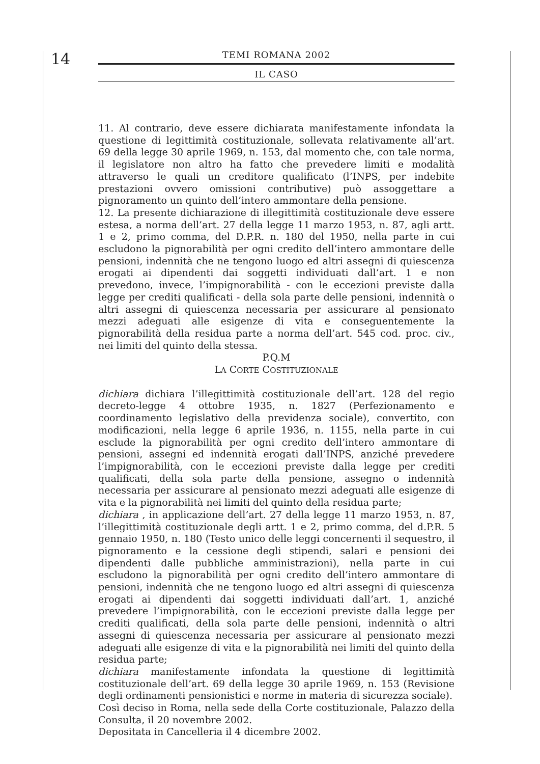14
TEMI ROMANA 2002
IL CASO
11. Al contrario, deve essere dichiarata manifestamente infondata la questione di legittimità costituzionale, sollevata relativamente all’art. 69 della legge 30 aprile 1969, n. 153, dal momento che, con tale norma, il legislatore non altro ha fatto che prevedere limiti e modalità attraverso le quali un creditore qualificato (l’INPS, per indebite prestazioni ovvero omissioni contributive) può assoggettare a pignoramento un quinto dell’intero ammontare della pensione.
12. La presente dichiarazione di illegittimità costituzionale deve essere estesa, a norma dell’art. 27 della legge 11 marzo 1953, n. 87, agli artt. 1 e 2, primo comma, del D.P.R. n. 180 del 1950, nella parte in cui escludono la pignorabilità per ogni credito dell’intero ammontare delle pensioni, indennità che ne tengono luogo ed altri assegni di quiescenza erogati ai dipendenti dai soggetti individuati dall’art. 1 e non prevedono, invece, l’impignorabilità - con le eccezioni previste dalla legge per crediti qualificati - della sola parte delle pensioni, indennità o altri assegni di quiescenza necessaria per assicurare al pensionato mezzi adeguati alle esigenze di vita e conseguentemente la pignorabilità della residua parte a norma dell’art. 545 cod. proc. civ., nei limiti del quinto della stessa.
P.Q.M
LA CORTE COSTITUZIONALE
dichiara dichiara l’illegittimità costituzionale dell’art. 128 del regio decreto-legge 4 ottobre 1935, n. 1827 (Perfezionamento e coordinamento legislativo della previdenza sociale), convertito, con modificazioni, nella legge 6 aprile 1936, n. 1155, nella parte in cui esclude la pignorabilità per ogni credito dell’intero ammontare di pensioni, assegni ed indennità erogati dall’INPS, anziché prevedere l’impignorabilità, con le eccezioni previste dalla legge per crediti qualificati, della sola parte della pensione, assegno o indennità necessaria per assicurare al pensionato mezzi adeguati alle esigenze di vita e la pignorabilità nei limiti del quinto della residua parte;
dichiara , in applicazione dell’art. 27 della legge 11 marzo 1953, n. 87, l’illegittimità costituzionale degli artt. 1 e 2, primo comma, del d.P.R. 5 gennaio 1950, n. 180 (Testo unico delle leggi concernenti il sequestro, il pignoramento e la cessione degli stipendi, salari e pensioni dei dipendenti dalle pubbliche amministrazioni), nella parte in cui escludono la pignorabilità per ogni credito dell’intero ammontare di pensioni, indennità che ne tengono luogo ed altri assegni di quiescenza erogati ai dipendenti dai soggetti individuati dall’art. 1, anziché prevedere l’impignorabilità, con le eccezioni previste dalla legge per crediti qualificati, della sola parte delle pensioni, indennità o altri assegni di quiescenza necessaria per assicurare al pensionato mezzi adeguati alle esigenze di vita e la pignorabilità nei limiti del quinto della residua parte;
dichiara manifestamente infondata la questione di legittimità costituzionale dell’art. 69 della legge 30 aprile 1969, n. 153 (Revisione degli ordinamenti pensionistici e norme in materia di sicurezza sociale).
Così deciso in Roma, nella sede della Corte costituzionale, Palazzo della Consulta, il 20 novembre 2002.
Depositata in Cancelleria il 4 dicembre 2002.